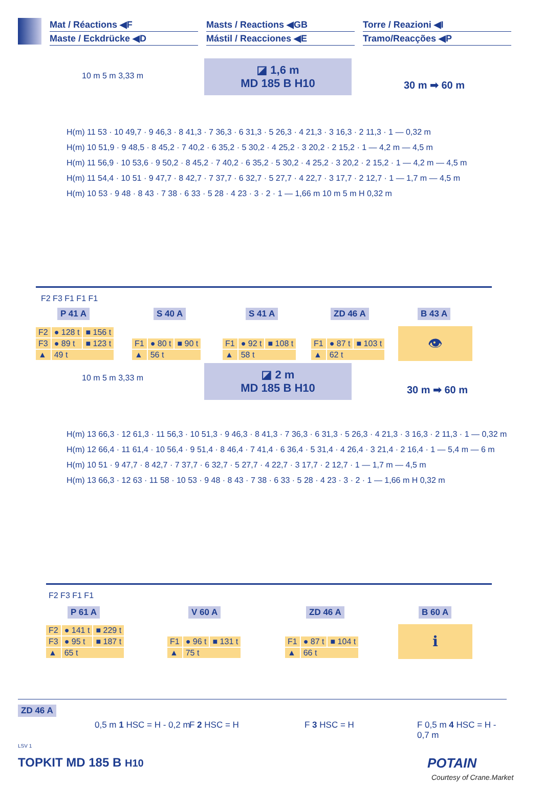Mat / Réactions ◀F
Maste / Eckdrücke ◀D
Masts / Reactions ◀GB
Mástil / Reacciones ◀E
Torre / Reazioni ◀I
Tramo/Reacções ◀P
10 m 5 m 3,33 m
◪ 1,6 m
MD 185 B H10
30 m ➡ 60 m
H(m) 11 53 · 10 49,7 · 9 46,3 · 8 41,3 · 7 36,3 · 6 31,3 · 5 26,3 · 4 21,3 · 3 16,3 · 2 11,3 · 1 — 0,32 m
H(m) 10 51,9 · 9 48,5 · 8 45,2 · 7 40,2 · 6 35,2 · 5 30,2 · 4 25,2 · 3 20,2 · 2 15,2 · 1 — 4,2 m — 4,5 m
H(m) 11 56,9 · 10 53,6 · 9 50,2 · 8 45,2 · 7 40,2 · 6 35,2 · 5 30,2 · 4 25,2 · 3 20,2 · 2 15,2 · 1 — 4,2 m — 4,5 m
H(m) 11 54,4 · 10 51 · 9 47,7 · 8 42,7 · 7 37,7 · 6 32,7 · 5 27,7 · 4 22,7 · 3 17,7 · 2 12,7 · 1 — 1,7 m — 4,5 m
H(m) 10 53 · 9 48 · 8 43 · 7 38 · 6 33 · 5 28 · 4 23 · 3 · 2 · 1 — 1,66 m 10 m 5 m H 0,32 m
F2 F3 F1 F1 F1
P 41 A S 40 A S 41 A ZD 46 A B 43 A
| F2 | ● 128 t | ■ 156 t |
| F3 | ● 89 t | ■ 123 t |
| ▲ | 49 t | |
| F1 | ● 80 t | ■ 90 t |
| ▲ | 56 t | |
| F1 | ● 92 t | ■ 108 t |
| ▲ | 58 t | |
| F1 | ● 87 t | ■ 103 t |
| ▲ | 62 t | |
👁
10 m 5 m 3,33 m
◪ 2 m
MD 185 B H10
30 m ➡ 60 m
H(m) 13 66,3 · 12 61,3 · 11 56,3 · 10 51,3 · 9 46,3 · 8 41,3 · 7 36,3 · 6 31,3 · 5 26,3 · 4 21,3 · 3 16,3 · 2 11,3 · 1 — 0,32 m
H(m) 12 66,4 · 11 61,4 · 10 56,4 · 9 51,4 · 8 46,4 · 7 41,4 · 6 36,4 · 5 31,4 · 4 26,4 · 3 21,4 · 2 16,4 · 1 — 5,4 m — 6 m
H(m) 10 51 · 9 47,7 · 8 42,7 · 7 37,7 · 6 32,7 · 5 27,7 · 4 22,7 · 3 17,7 · 2 12,7 · 1 — 1,7 m — 4,5 m
H(m) 13 66,3 · 12 63 · 11 58 · 10 53 · 9 48 · 8 43 · 7 38 · 6 33 · 5 28 · 4 23 · 3 · 2 · 1 — 1,66 m H 0,32 m
F2 F3 F1 F1
P 61 A V 60 A ZD 46 A B 60 A
| F2 | ● 141 t | ■ 229 t |
| F3 | ● 95 t | ■ 187 t |
| ▲ | 65 t | |
| F1 | ● 96 t | ■ 131 t |
| ▲ | 75 t | |
| F1 | ● 87 t | ■ 104 t |
| ▲ | 66 t | |
ℹ
ZD 46 A
0,5 m 1 HSC = H - 0,2 m F 2 HSC = H F 3 HSC = H F 0,5 m 4 HSC = H - 0,7 m
LSV 1
TOPKIT MD 185 B H10 POTAIN
Courtesy of Crane.Market